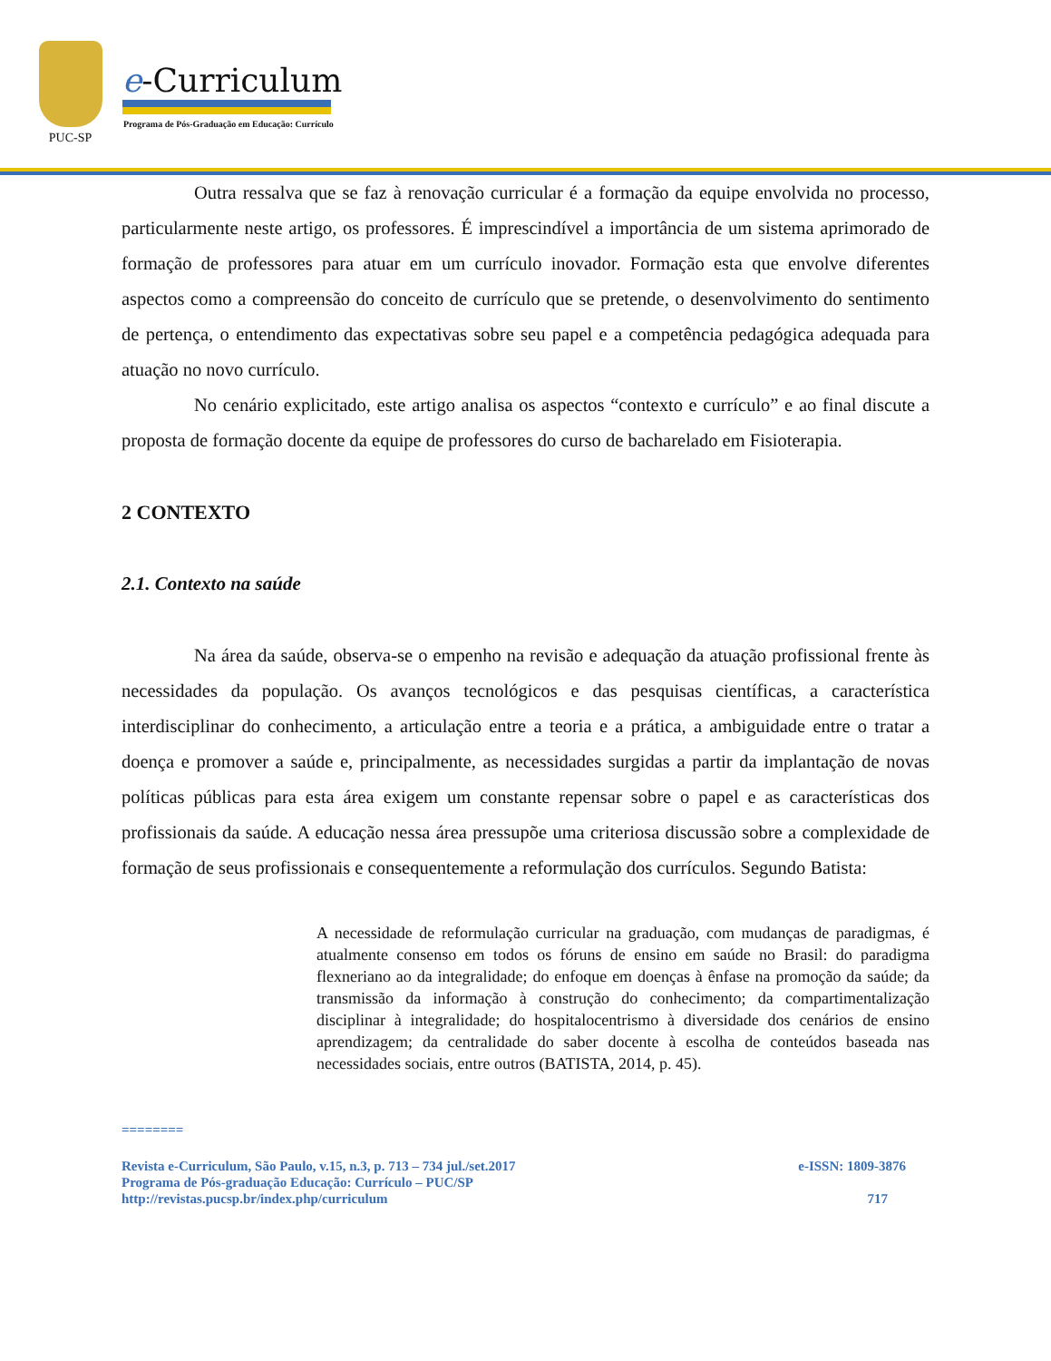PUC-SP
e-Curriculum
Programa de Pós-Graduação em Educação: Currículo
Outra ressalva que se faz à renovação curricular é a formação da equipe envolvida no processo, particularmente neste artigo, os professores. É imprescindível a importância de um sistema aprimorado de formação de professores para atuar em um currículo inovador. Formação esta que envolve diferentes aspectos como a compreensão do conceito de currículo que se pretende, o desenvolvimento do sentimento de pertença, o entendimento das expectativas sobre seu papel e a competência pedagógica adequada para atuação no novo currículo.
No cenário explicitado, este artigo analisa os aspectos “contexto e currículo” e ao final discute a proposta de formação docente da equipe de professores do curso de bacharelado em Fisioterapia.
2 CONTEXTO
2.1. Contexto na saúde
Na área da saúde, observa-se o empenho na revisão e adequação da atuação profissional frente às necessidades da população. Os avanços tecnológicos e das pesquisas científicas, a característica interdisciplinar do conhecimento, a articulação entre a teoria e a prática, a ambiguidade entre o tratar a doença e promover a saúde e, principalmente, as necessidades surgidas a partir da implantação de novas políticas públicas para esta área exigem um constante repensar sobre o papel e as características dos profissionais da saúde. A educação nessa área pressupõe uma criteriosa discussão sobre a complexidade de formação de seus profissionais e consequentemente a reformulação dos currículos. Segundo Batista:
A necessidade de reformulação curricular na graduação, com mudanças de paradigmas, é atualmente consenso em todos os fóruns de ensino em saúde no Brasil: do paradigma flexneriano ao da integralidade; do enfoque em doenças à ênfase na promoção da saúde; da transmissão da informação à construção do conhecimento; da compartimentalização disciplinar à integralidade; do hospitalocentrismo à diversidade dos cenários de ensino aprendizagem; da centralidade do saber docente à escolha de conteúdos baseada nas necessidades sociais, entre outros (BATISTA, 2014, p. 45).
========
Revista e-Curriculum, São Paulo, v.15, n.3, p. 713 – 734 jul./set.2017 e-ISSN: 1809-3876
Programa de Pós-graduação Educação: Currículo – PUC/SP
http://revistas.pucsp.br/index.php/curriculum 717